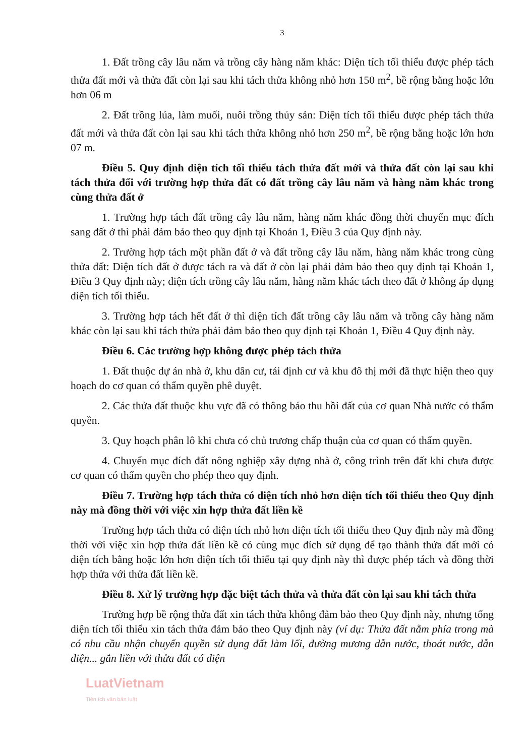3
1. Đất trồng cây lâu năm và trồng cây hàng năm khác: Diện tích tối thiểu được phép tách thửa đất mới và thửa đất còn lại sau khi tách thửa không nhỏ hơn 150 m<sup>2</sup>, bề rộng bằng hoặc lớn hơn 06 m
2. Đất trồng lúa, làm muối, nuôi trồng thủy sản: Diện tích tối thiểu được phép tách thửa đất mới và thửa đất còn lại sau khi tách thửa không nhỏ hơn 250 m<sup>2</sup>, bề rộng bằng hoặc lớn hơn 07 m.
Điều 5. Quy định diện tích tối thiểu tách thửa đất mới và thửa đất còn lại sau khi tách thửa đối với trường hợp thửa đất có đất trồng cây lâu năm và hàng năm khác trong cùng thửa đất ở
1. Trường hợp tách đất trồng cây lâu năm, hàng năm khác đồng thời chuyển mục đích sang đất ở thì phải đảm bảo theo quy định tại Khoản 1, Điều 3 của Quy định này.
2. Trường hợp tách một phần đất ở và đất trồng cây lâu năm, hàng năm khác trong cùng thửa đất: Diện tích đất ở được tách ra và đất ở còn lại phải đảm bảo theo quy định tại Khoản 1, Điều 3 Quy định này; diện tích trồng cây lâu năm, hàng năm khác tách theo đất ở không áp dụng diện tích tối thiểu.
3. Trường hợp tách hết đất ở thì diện tích đất trồng cây lâu năm và trồng cây hàng năm khác còn lại sau khi tách thửa phải đảm bảo theo quy định tại Khoản 1, Điều 4 Quy định này.
Điều 6. Các trường hợp không được phép tách thửa
1. Đất thuộc dự án nhà ở, khu dân cư, tái định cư và khu đô thị mới đã thực hiện theo quy hoạch do cơ quan có thẩm quyền phê duyệt.
2. Các thửa đất thuộc khu vực đã có thông báo thu hồi đất của cơ quan Nhà nước có thẩm quyền.
3. Quy hoạch phân lô khi chưa có chủ trương chấp thuận của cơ quan có thẩm quyền.
4. Chuyển mục đích đất nông nghiệp xây dựng nhà ở, công trình trên đất khi chưa được cơ quan có thẩm quyền cho phép theo quy định.
Điều 7. Trường hợp tách thửa có diện tích nhỏ hơn diện tích tối thiểu theo Quy định này mà đồng thời với việc xin hợp thửa đất liền kề
Trường hợp tách thửa có diện tích nhỏ hơn diện tích tối thiểu theo Quy định này mà đồng thời với việc xin hợp thửa đất liền kề có cùng mục đích sử dụng để tạo thành thửa đất mới có diện tích bằng hoặc lớn hơn diện tích tối thiểu tại quy định này thì được phép tách và đồng thời hợp thửa với thửa đất liền kề.
Điều 8. Xử lý trường hợp đặc biệt tách thửa và thửa đất còn lại sau khi tách thửa
Trường hợp bề rộng thửa đất xin tách thửa không đảm bảo theo Quy định này, nhưng tổng diện tích tối thiểu xin tách thửa đảm bảo theo Quy định này (ví dụ: Thửa đất nằm phía trong mà có nhu cầu nhận chuyển quyền sử dụng đất làm lối, đường mương dẫn nước, thoát nước, dẫn diện... gắn liền với thửa đất có diện
LuatVietnam
Tiện ích văn bản luật